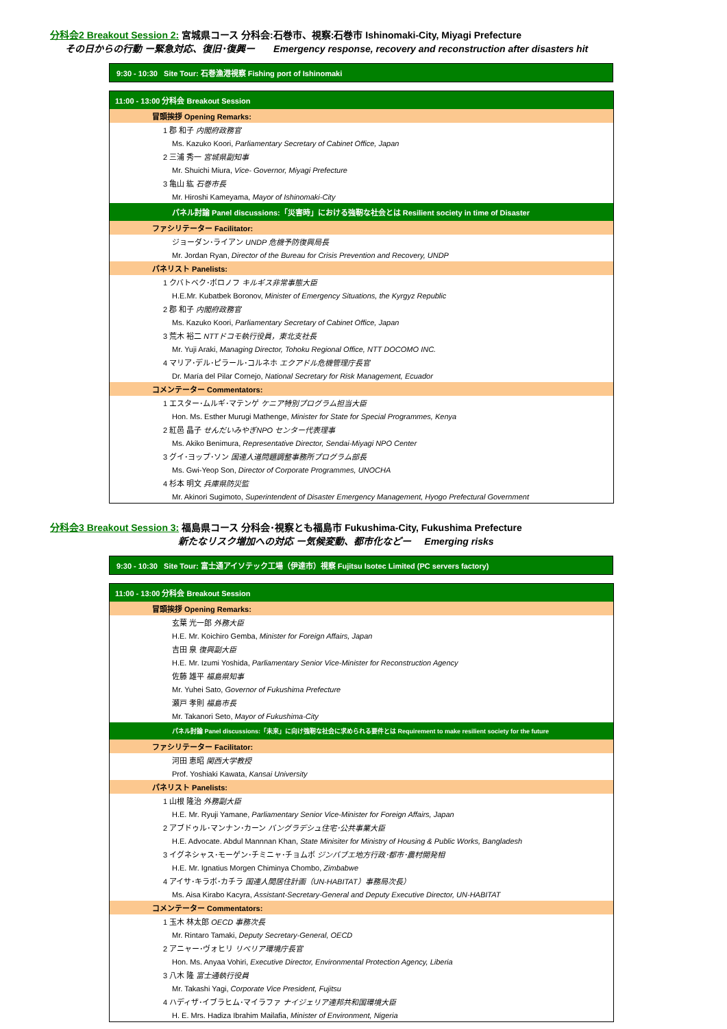分科会2 Breakout Session 2: 宮城県コース 分科会:石巻市、視察:石巻市 Ishinomaki-City, Miyagi Prefecture
その日からの行動 ー緊急対応、復旧･復興ー Emergency response, recovery and reconstruction after disasters hit
9:30 - 10:30 Site Tour: 石巻漁港視察 Fishing port of Ishinomaki
| 11:00 - 13:00 分科会 Breakout Session |
| 冒頭挨拶 Opening Remarks: |
| 1 郡 和子 内閣府政務官 |
| Ms. Kazuko Koori, Parliamentary Secretary of Cabinet Office, Japan |
| 2 三浦 秀一 宮城県副知事 |
| Mr. Shuichi Miura, Vice- Governor, Miyagi Prefecture |
| 3 亀山 紘 石巻市長 |
| Mr. Hiroshi Kameyama, Mayor of Ishinomaki-City |
| パネル討論 Panel discussions:「災害時」における強靭な社会とは Resilient society in time of Disaster |
| ファシリテーター Facilitator: |
| ジョーダン･ライアン UNDP 危機予防復興局長 |
| Mr. Jordan Ryan, Director of the Bureau for Crisis Prevention and Recovery, UNDP |
| パネリスト Panelists: |
| 1 クバトベク･ボロノフ キルギス非常事態大臣 |
| H.E.Mr. Kubatbek Boronov, Minister of Emergency Situations, the Kyrgyz Republic |
| 2 郡 和子 内閣府政務官 |
| Ms. Kazuko Koori, Parliamentary Secretary of Cabinet Office, Japan |
| 3 荒木 裕二 NTTドコモ執行役員，東北支社長 |
| Mr. Yuji Araki, Managing Director, Tohoku Regional Office, NTT DOCOMO INC. |
| 4 マリア･デル･ピラール･コルネホ エクアドル危機管理庁長官 |
| Dr. María del Pilar Cornejo, National Secretary for Risk Management, Ecuador |
| コメンテーター Commentators: |
| 1 エスター･ムルギ･マテンゲ ケニア特別プログラム担当大臣 |
| Hon. Ms. Esther Murugi Mathenge, Minister for State for Special Programmes, Kenya |
| 2 紅邑 晶子 せんだいみやぎNPO センター代表理事 |
| Ms. Akiko Benimura, Representative Director, Sendai-Miyagi NPO Center |
| 3 グイ･ヨップ･ソン 国連人道問題調整事務所プログラム部長 |
| Ms. Gwi-Yeop Son, Director of Corporate Programmes, UNOCHA |
| 4 杉本 明文 兵庫県防災監 |
| Mr. Akinori Sugimoto, Superintendent of Disaster Emergency Management, Hyogo Prefectural Government |
分科会3 Breakout Session 3: 福島県コース 分科会･視察とも福島市 Fukushima-City, Fukushima Prefecture
新たなリスク増加への対応 ー気候変動、都市化などー Emerging risks
9:30 - 10:30 Site Tour: 富士通アイソテック工場（伊達市）視察 Fujitsu Isotec Limited (PC servers factory)
| 11:00 - 13:00 分科会 Breakout Session |
| 冒頭挨拶 Opening Remarks: |
| 玄葉 光一郎 外務大臣 |
| H.E. Mr. Koichiro Gemba, Minister for Foreign Affairs, Japan |
| 吉田 泉 復興副大臣 |
| H.E. Mr. Izumi Yoshida, Parliamentary Senior Vice-Minister for Reconstruction Agency |
| 佐藤 雄平 福島県知事 |
| Mr. Yuhei Sato, Governor of Fukushima Prefecture |
| 瀬戸 孝則 福島市長 |
| Mr. Takanori Seto, Mayor of Fukushima-City |
| パネル討論 Panel discussions:「未来」に向け強靭な社会に求められる要件とは Requirement to make resilient society for the future |
| ファシリテーター Facilitator: |
| 河田 恵昭 関西大学教授 |
| Prof. Yoshiaki Kawata, Kansai University |
| パネリスト Panelists: |
| 1 山根 隆治 外務副大臣 |
| H.E. Mr. Ryuji Yamane, Parliamentary Senior Vice-Minister for Foreign Affairs, Japan |
| 2 アブドゥル･マンナン･カーン バングラデシュ住宅･公共事業大臣 |
| H.E. Advocate. Abdul Mannnan Khan, State Minisiter for Ministry of Housing & Public Works, Bangladesh |
| 3 イグネシャス･モーゲン･チミニャ･チョムボ ジンバブエ地方行政･都市･農村開発相 |
| H.E. Mr. Ignatius Morgen Chiminya Chombo, Zimbabwe |
| 4 アイサ･キラボ･カチラ 国連人間居住計画（UN-HABITAT）事務局次長） |
| Ms. Aisa Kirabo Kacyra, Assistant-Secretary-General and Deputy Executive Director, UN-HABITAT |
| コメンテーター Commentators: |
| 1 玉木 林太郎 OECD 事務次長 |
| Mr. Rintaro Tamaki, Deputy Secretary-General, OECD |
| 2 アニャー･ヴォヒリ リベリア環境庁長官 |
| Hon. Ms. Anyaa Vohiri, Executive Director, Environmental Protection Agency, Liberia |
| 3 八木 隆 富士通執行役員 |
| Mr. Takashi Yagi, Corporate Vice President, Fujitsu |
| 4 ハディザ･イブラヒム･マイラファ ナイジェリア連邦共和国環境大臣 |
| H. E. Mrs. Hadiza Ibrahim Mailafia, Minister of Environment, Nigeria |